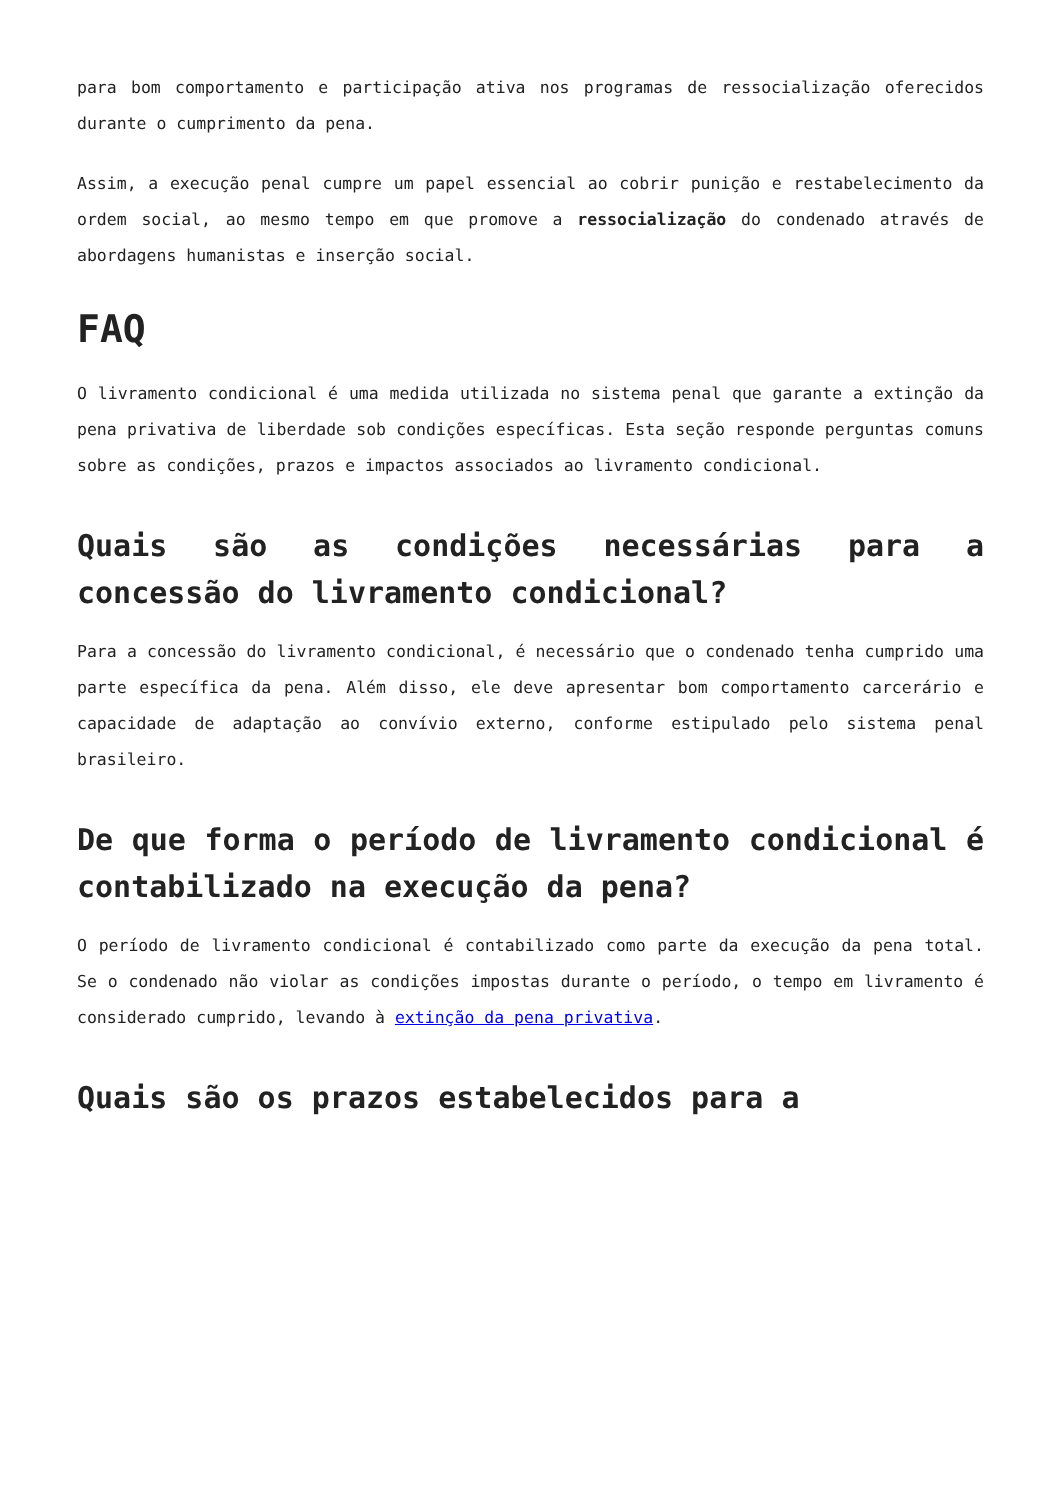para bom comportamento e participação ativa nos programas de ressocialização oferecidos durante o cumprimento da pena.
Assim, a execução penal cumpre um papel essencial ao cobrir punição e restabelecimento da ordem social, ao mesmo tempo em que promove a ressocialização do condenado através de abordagens humanistas e inserção social.
FAQ
O livramento condicional é uma medida utilizada no sistema penal que garante a extinção da pena privativa de liberdade sob condições específicas. Esta seção responde perguntas comuns sobre as condições, prazos e impactos associados ao livramento condicional.
Quais são as condições necessárias para a concessão do livramento condicional?
Para a concessão do livramento condicional, é necessário que o condenado tenha cumprido uma parte específica da pena. Além disso, ele deve apresentar bom comportamento carcerário e capacidade de adaptação ao convívio externo, conforme estipulado pelo sistema penal brasileiro.
De que forma o período de livramento condicional é contabilizado na execução da pena?
O período de livramento condicional é contabilizado como parte da execução da pena total. Se o condenado não violar as condições impostas durante o período, o tempo em livramento é considerado cumprido, levando à extinção da pena privativa.
Quais são os prazos estabelecidos para a